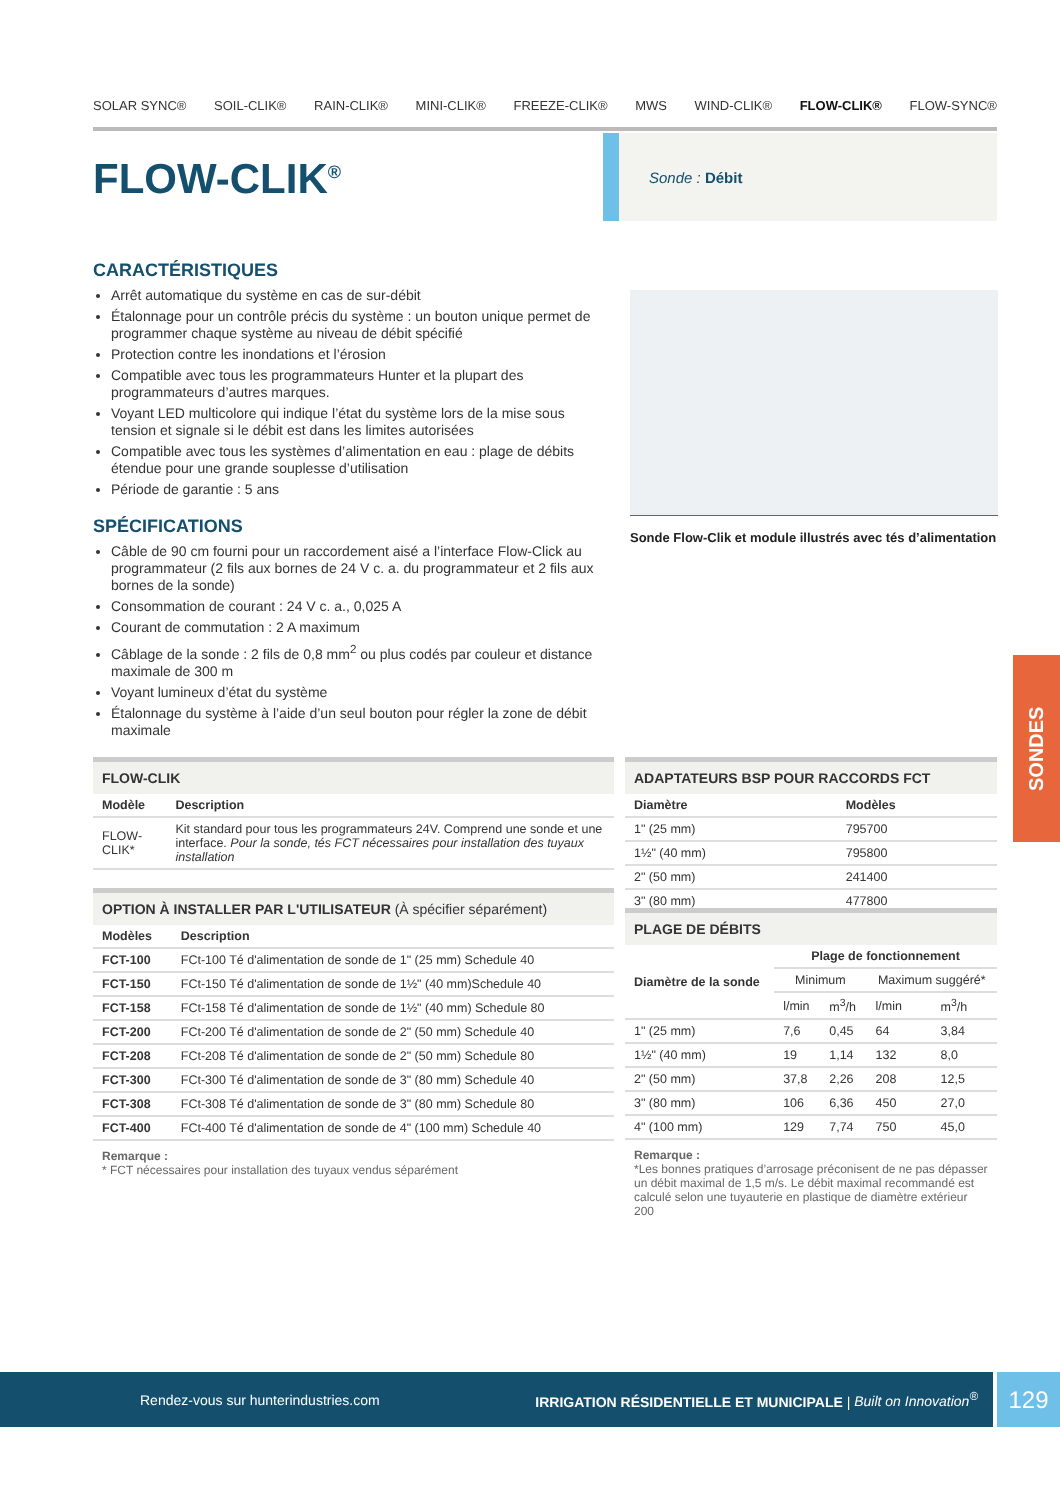SOLAR SYNC® SOIL-CLIK® RAIN-CLIK® MINI-CLIK® FREEZE-CLIK® MWS WIND-CLIK® FLOW-CLIK® FLOW-SYNC®
FLOW-CLIK<sup>®</sup>
Sonde : Débit
CARACTÉRISTIQUES
Arrêt automatique du système en cas de sur-débit
Étalonnage pour un contrôle précis du système : un bouton unique permet de programmer chaque système au niveau de débit spécifié
Protection contre les inondations et l’érosion
Compatible avec tous les programmateurs Hunter et la plupart des programmateurs d’autres marques.
Voyant LED multicolore qui indique l’état du système lors de la mise sous tension et signale si le débit est dans les limites autorisées
Compatible avec tous les systèmes d’alimentation en eau : plage de débits étendue pour une grande souplesse d’utilisation
Période de garantie : 5 ans
SPÉCIFICATIONS
Câble de 90 cm fourni pour un raccordement aisé a l’interface Flow-Click au programmateur (2 fils aux bornes de 24 V c. a. du programmateur et 2 fils aux bornes de la sonde)
Consommation de courant : 24 V c. a., 0,025 A
Courant de commutation : 2 A maximum
Câblage de la sonde : 2 fils de 0,8 mm<sup>2</sup> ou plus codés par couleur et distance maximale de 300 m
Voyant lumineux d’état du système
Étalonnage du système à l’aide d’un seul bouton pour régler la zone de débit maximale
Sonde Flow-Clik et module illustrés avec tés d’alimentation
FLOW-CLIK
| Modèle | Description |
| --- | --- |
| FLOW-CLIK* | Kit standard pour tous les programmateurs 24V. Comprend une sonde et une interface. Pour la sonde, tés FCT nécessaires pour installation des tuyaux installation |
OPTION À INSTALLER PAR L'UTILISATEUR (À spécifier séparément)
| Modèles | Description |
| --- | --- |
| FCT-100 | FCt-100 Té d'alimentation de sonde de 1" (25 mm) Schedule 40 |
| FCT-150 | FCt-150 Té d'alimentation de sonde de 1½" (40 mm)Schedule 40 |
| FCT-158 | FCt-158 Té d'alimentation de sonde de 1½" (40 mm) Schedule 80 |
| FCT-200 | FCt-200 Té d'alimentation de sonde de 2" (50 mm) Schedule 40 |
| FCT-208 | FCt-208 Té d'alimentation de sonde de 2" (50 mm) Schedule 80 |
| FCT-300 | FCt-300 Té d'alimentation de sonde de 3" (80 mm) Schedule 40 |
| FCT-308 | FCt-308 Té d'alimentation de sonde de 3" (80 mm) Schedule 80 |
| FCT-400 | FCt-400 Té d'alimentation de sonde de 4" (100 mm) Schedule 40 |
Remarque :
* FCT nécessaires pour installation des tuyaux vendus séparément
ADAPTATEURS BSP POUR RACCORDS FCT
| Diamètre | Modèles |
| --- | --- |
| 1" (25 mm) | 795700 |
| 1½" (40 mm) | 795800 |
| 2" (50 mm) | 241400 |
| 3" (80 mm) | 477800 |
PLAGE DE DÉBITS
| Diamètre de la sonde | Plage de fonctionnement | | | |
| --- | --- | --- | --- | --- |
| | Minimum | | Maximum suggéré* | |
| | l/min | m<sup>3</sup>/h | l/min | m<sup>3</sup>/h |
| 1" (25 mm) | 7,6 | 0,45 | 64 | 3,84 |
| 1½" (40 mm) | 19 | 1,14 | 132 | 8,0 |
| 2" (50 mm) | 37,8 | 2,26 | 208 | 12,5 |
| 3" (80 mm) | 106 | 6,36 | 450 | 27,0 |
| 4" (100 mm) | 129 | 7,74 | 750 | 45,0 |
Remarque :
*Les bonnes pratiques d’arrosage préconisent de ne pas dépasser un débit maximal de 1,5 m/s. Le débit maximal recommandé est calculé selon une tuyauterie en plastique de diamètre extérieur 200
SONDES
Rendez-vous sur hunterindustries.com IRRIGATION RÉSIDENTIELLE ET MUNICIPALE | Built on Innovation<sup>®</sup> 129